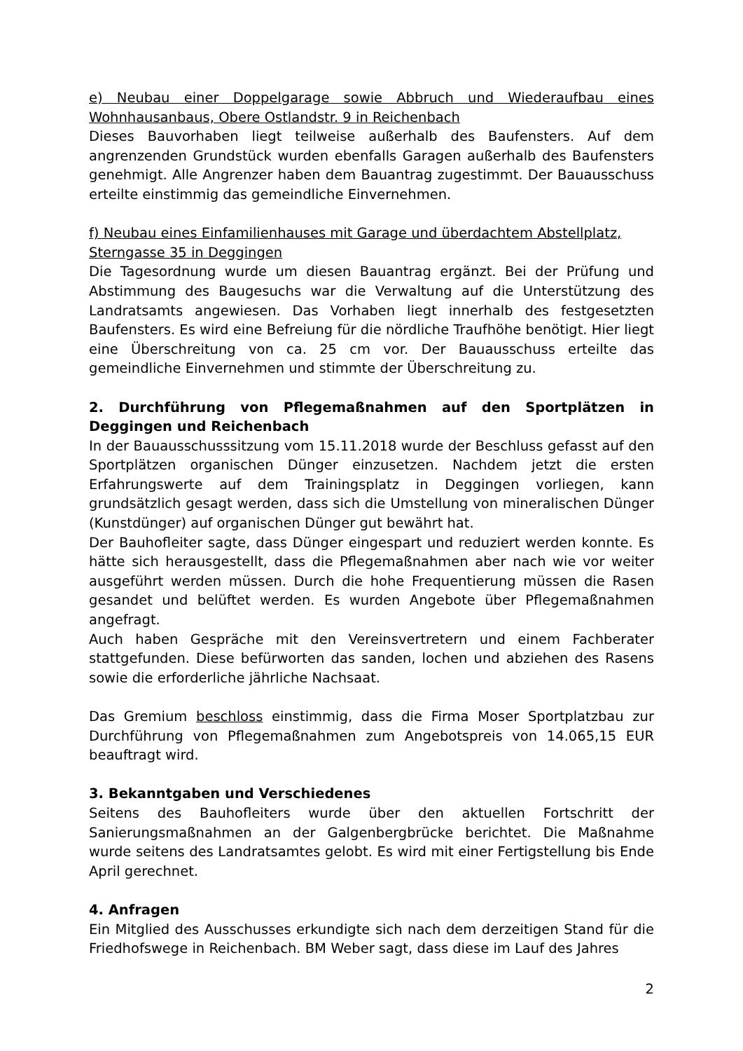e) Neubau einer Doppelgarage sowie Abbruch und Wiederaufbau eines Wohnhausanbaus, Obere Ostlandstr. 9 in Reichenbach
Dieses Bauvorhaben liegt teilweise außerhalb des Baufensters. Auf dem angrenzenden Grundstück wurden ebenfalls Garagen außerhalb des Baufensters genehmigt. Alle Angrenzer haben dem Bauantrag zugestimmt. Der Bauausschuss erteilte einstimmig das gemeindliche Einvernehmen.
f) Neubau eines Einfamilienhauses mit Garage und überdachtem Abstellplatz, Sterngasse 35 in Deggingen
Die Tagesordnung wurde um diesen Bauantrag ergänzt. Bei der Prüfung und Abstimmung des Baugesuchs war die Verwaltung auf die Unterstützung des Landratsamts angewiesen. Das Vorhaben liegt innerhalb des festgesetzten Baufensters. Es wird eine Befreiung für die nördliche Traufhöhe benötigt. Hier liegt eine Überschreitung von ca. 25 cm vor. Der Bauausschuss erteilte das gemeindliche Einvernehmen und stimmte der Überschreitung zu.
2. Durchführung von Pflegemaßnahmen auf den Sportplätzen in Deggingen und Reichenbach
In der Bauausschusssitzung vom 15.11.2018 wurde der Beschluss gefasst auf den Sportplätzen organischen Dünger einzusetzen. Nachdem jetzt die ersten Erfahrungswerte auf dem Trainingsplatz in Deggingen vorliegen, kann grundsätzlich gesagt werden, dass sich die Umstellung von mineralischen Dünger (Kunstdünger) auf organischen Dünger gut bewährt hat.
Der Bauhofleiter sagte, dass Dünger eingespart und reduziert werden konnte. Es hätte sich herausgestellt, dass die Pflegemaßnahmen aber nach wie vor weiter ausgeführt werden müssen. Durch die hohe Frequentierung müssen die Rasen gesandet und belüftet werden. Es wurden Angebote über Pflegemaßnahmen angefragt.
Auch haben Gespräche mit den Vereinsvertretern und einem Fachberater stattgefunden. Diese befürworten das sanden, lochen und abziehen des Rasens sowie die erforderliche jährliche Nachsaat.
Das Gremium beschloss einstimmig, dass die Firma Moser Sportplatzbau zur Durchführung von Pflegemaßnahmen zum Angebotspreis von 14.065,15 EUR beauftragt wird.
3. Bekanntgaben und Verschiedenes
Seitens des Bauhofleiters wurde über den aktuellen Fortschritt der Sanierungsmaßnahmen an der Galgenbergbrücke berichtet. Die Maßnahme wurde seitens des Landratsamtes gelobt. Es wird mit einer Fertigstellung bis Ende April gerechnet.
4. Anfragen
Ein Mitglied des Ausschusses erkundigte sich nach dem derzeitigen Stand für die Friedhofswege in Reichenbach. BM Weber sagt, dass diese im Lauf des Jahres
2